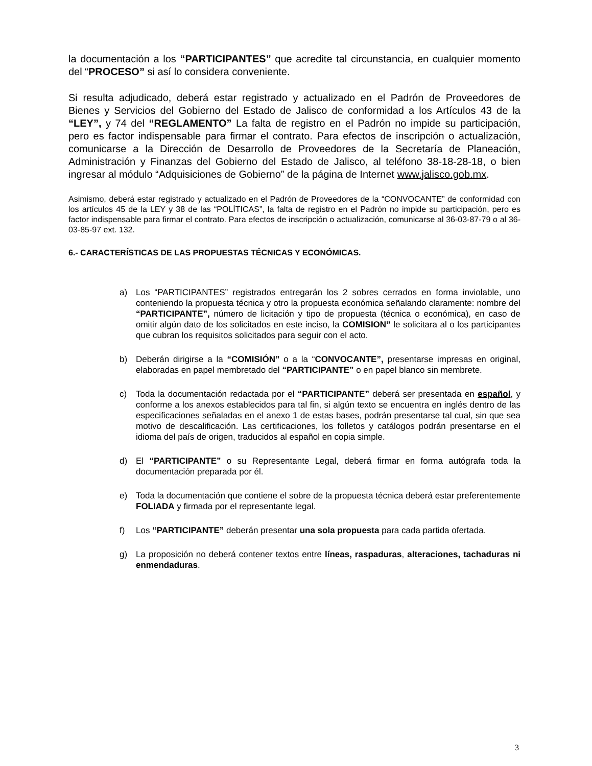la documentación a los “PARTICIPANTES” que acredite tal circunstancia, en cualquier momento del “PROCESO” si así lo considera conveniente.
Si resulta adjudicado, deberá estar registrado y actualizado en el Padrón de Proveedores de Bienes y Servicios del Gobierno del Estado de Jalisco de conformidad a los Artículos 43 de la “LEY”, y 74 del “REGLAMENTO” La falta de registro en el Padrón no impide su participación, pero es factor indispensable para firmar el contrato. Para efectos de inscripción o actualización, comunicarse a la Dirección de Desarrollo de Proveedores de la Secretaría de Planeación, Administración y Finanzas del Gobierno del Estado de Jalisco, al teléfono 38-18-28-18, o bien ingresar al módulo “Adquisiciones de Gobierno” de la página de Internet www.jalisco.gob.mx.
Asimismo, deberá estar registrado y actualizado en el Padrón de Proveedores de la “CONVOCANTE” de conformidad con los artículos 45 de la LEY y 38 de las “POLÍTICAS”, la falta de registro en el Padrón no impide su participación, pero es factor indispensable para firmar el contrato. Para efectos de inscripción o actualización, comunicarse al 36-03-87-79 o al 36-03-85-97 ext. 132.
6.- CARACTERÍSTICAS DE LAS PROPUESTAS TÉCNICAS Y ECONÓMICAS.
a) Los “PARTICIPANTES” registrados entregarán los 2 sobres cerrados en forma inviolable, uno conteniendo la propuesta técnica y otro la propuesta económica señalando claramente: nombre del “PARTICIPANTE”, número de licitación y tipo de propuesta (técnica o económica), en caso de omitir algún dato de los solicitados en este inciso, la COMISION” le solicitara al o los participantes que cubran los requisitos solicitados para seguir con el acto.
b) Deberán dirigirse a la “COMISIÓN” o a la “CONVOCANTE”, presentarse impresas en original, elaboradas en papel membretado del “PARTICIPANTE” o en papel blanco sin membrete.
c) Toda la documentación redactada por el “PARTICIPANTE” deberá ser presentada en español, y conforme a los anexos establecidos para tal fin, si algún texto se encuentra en inglés dentro de las especificaciones señaladas en el anexo 1 de estas bases, podrán presentarse tal cual, sin que sea motivo de descalificación. Las certificaciones, los folletos y catálogos podrán presentarse en el idioma del país de origen, traducidos al español en copia simple.
d) El “PARTICIPANTE” o su Representante Legal, deberá firmar en forma autógrafa toda la documentación preparada por él.
e) Toda la documentación que contiene el sobre de la propuesta técnica deberá estar preferentemente FOLIADA y firmada por el representante legal.
f) Los “PARTICIPANTE” deberán presentar una sola propuesta para cada partida ofertada.
g) La proposición no deberá contener textos entre líneas, raspaduras, alteraciones, tachaduras ni enmendaduras.
3